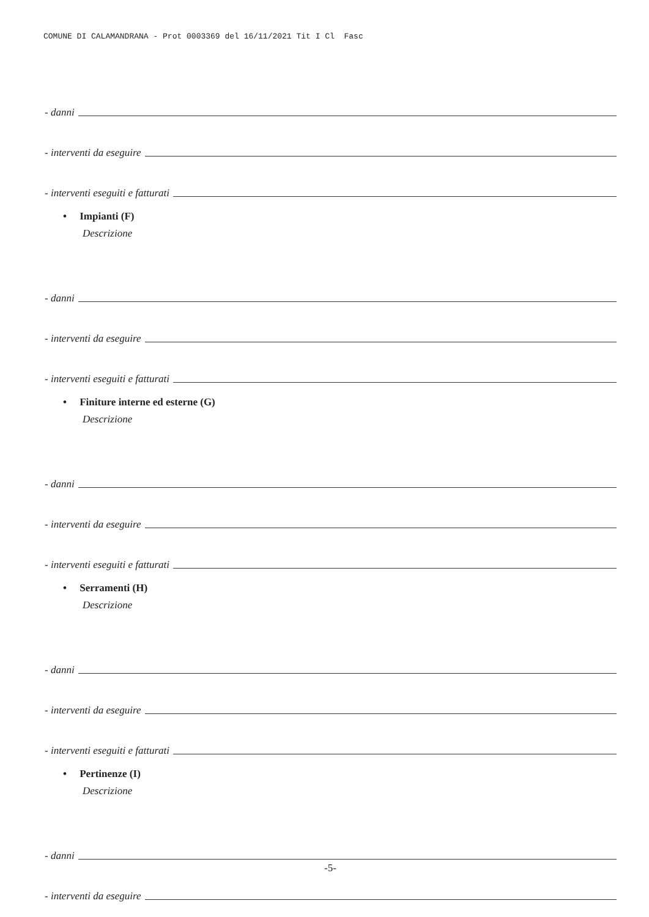COMUNE DI CALAMANDRANA - Prot 0003369 del 16/11/2021 Tit I Cl Fasc
- danni
- interventi da eseguire
- interventi eseguiti e fatturati
• Impianti (F)
Descrizione
- danni
- interventi da eseguire
- interventi eseguiti e fatturati
• Finiture interne ed esterne (G)
Descrizione
- danni
- interventi da eseguire
- interventi eseguiti e fatturati
• Serramenti (H)
Descrizione
- danni
- interventi da eseguire
- interventi eseguiti e fatturati
• Pertinenze (I)
Descrizione
- danni
- interventi da eseguire
-5-